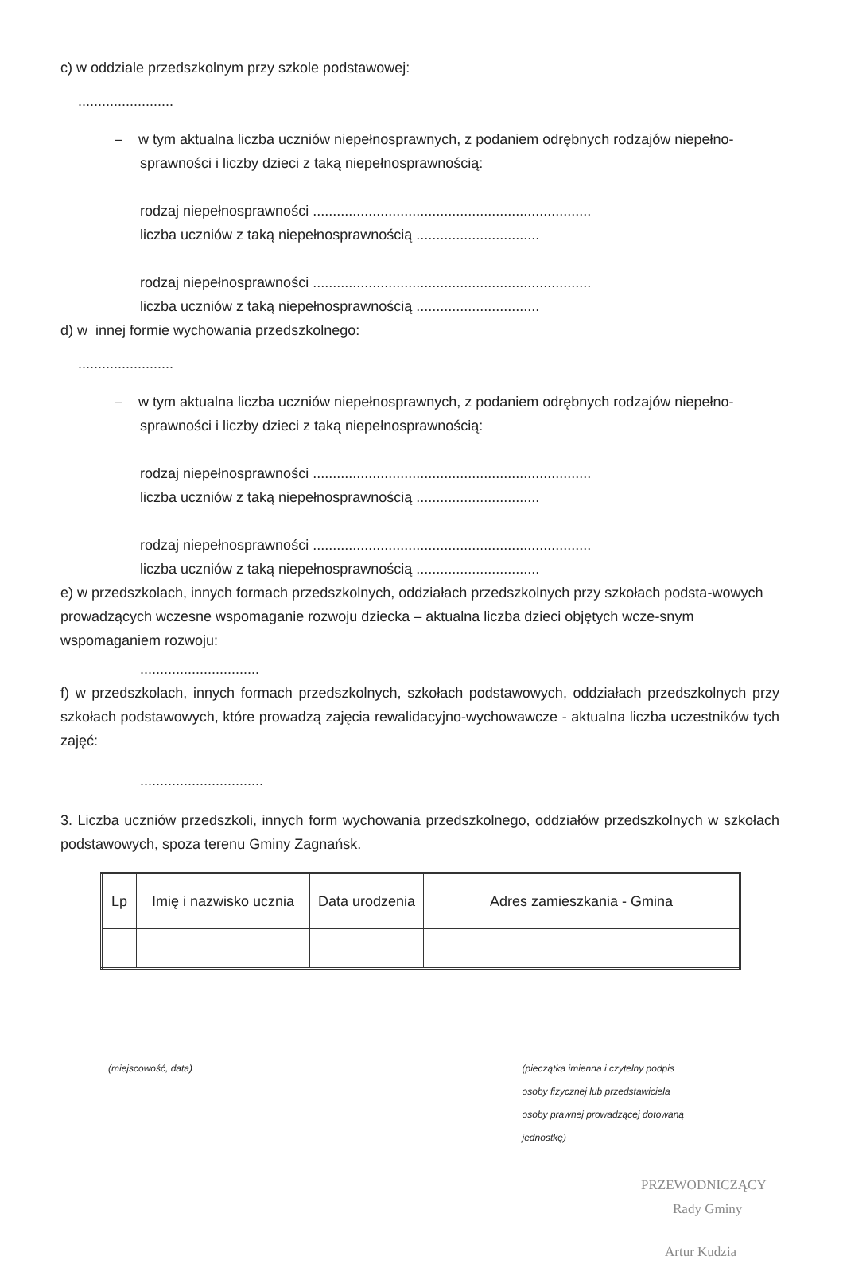c) w oddziale przedszkolnym przy szkole podstawowej:
........................
– w tym aktualna liczba uczniów niepełnosprawnych, z podaniem odrębnych rodzajów niepełno-sprawności i liczby dzieci z taką niepełnosprawnością:
rodzaj niepełnosprawności ......................................................................
liczba uczniów z taką niepełnosprawnością ...............................
rodzaj niepełnosprawności ......................................................................
liczba uczniów z taką niepełnosprawnością ...............................
d) w innej formie wychowania przedszkolnego:
........................
– w tym aktualna liczba uczniów niepełnosprawnych, z podaniem odrębnych rodzajów niepełno-sprawności i liczby dzieci z taką niepełnosprawnością:
rodzaj niepełnosprawności ......................................................................
liczba uczniów z taką niepełnosprawnością ...............................
rodzaj niepełnosprawności ......................................................................
liczba uczniów z taką niepełnosprawnością ...............................
e) w przedszkolach, innych formach przedszkolnych, oddziałach przedszkolnych przy szkołach podsta-wowych prowadzących wczesne wspomaganie rozwoju dziecka – aktualna liczba dzieci objętych wcze-snym wspomaganiem rozwoju:
..............................
f) w przedszkolach, innych formach przedszkolnych, szkołach podstawowych, oddziałach przedszkolnych przy szkołach podstawowych, które prowadzą zajęcia rewalidacyjno-wychowawcze - aktualna liczba uczestników tych zajęć:
...............................
3. Liczba uczniów przedszkoli, innych form wychowania przedszkolnego, oddziałów przedszkolnych w szkołach podstawowych, spoza terenu Gminy Zagnańsk.
| Lp | Imię i nazwisko ucznia | Data urodzenia | Adres zamieszkania - Gmina |
| --- | --- | --- | --- |
(miejscowość, data) (pieczątka imienna i czytelny podpis
osoby fizycznej lub przedstawiciela
osoby prawnej prowadzącej dotowaną
jednostkę)
PRZEWODNICZĄCY
Rady Gminy
Artur Kudzia